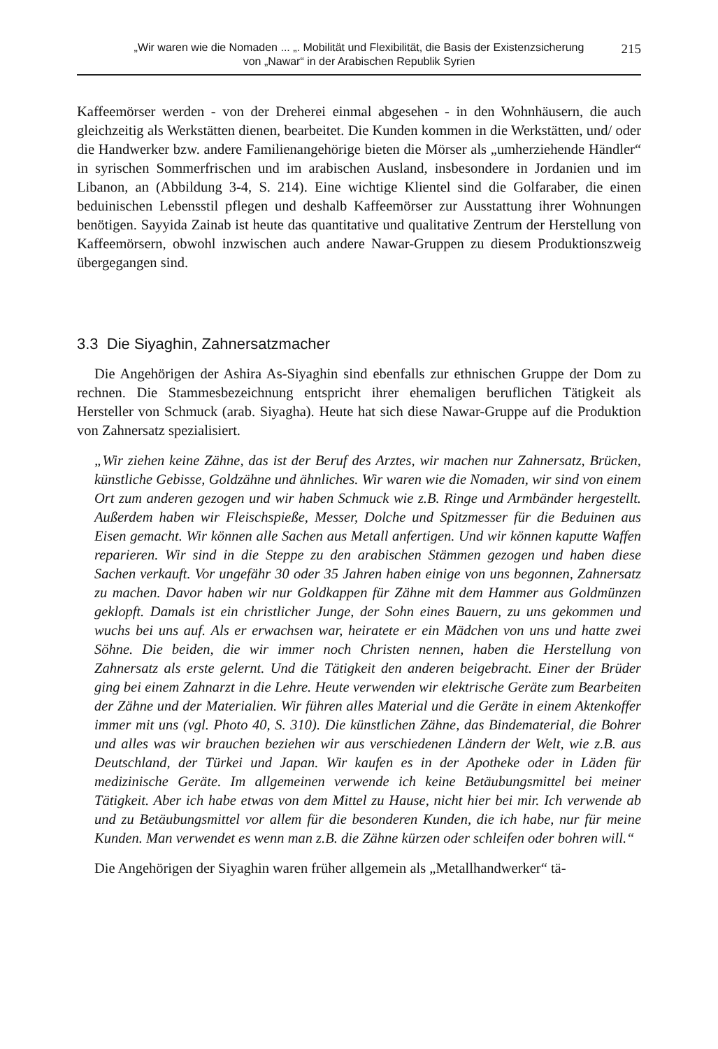„Wir waren wie die Nomaden ... „. Mobilität und Flexibilität, die Basis der Existenzsicherung
von „Nawar“ in der Arabischen Republik Syrien
215
Kaffeemörser werden - von der Dreherei einmal abgesehen - in den Wohnhäusern, die auch gleichzeitig als Werkstätten dienen, bearbeitet. Die Kunden kommen in die Werkstätten, und/ oder die Handwerker bzw. andere Familienangehörige bieten die Mörser als „umherziehende Händler“ in syrischen Sommerfrischen und im arabischen Ausland, insbesondere in Jordanien und im Libanon, an (Abbildung 3-4, S. 214). Eine wichtige Klientel sind die Golfaraber, die einen beduinischen Lebensstil pflegen und deshalb Kaffeemörser zur Ausstattung ihrer Wohnungen benötigen. Sayyida Zainab ist heute das quantitative und qualitative Zentrum der Herstellung von Kaffeemörsern, obwohl inzwischen auch andere Nawar-Gruppen zu diesem Produktionszweig übergegangen sind.
3.3 Die Siyaghin, Zahnersatzmacher
Die Angehörigen der Ashira As-Siyaghin sind ebenfalls zur ethnischen Gruppe der Dom zu rechnen. Die Stammesbezeichnung entspricht ihrer ehemaligen beruflichen Tätigkeit als Hersteller von Schmuck (arab. Siyagha). Heute hat sich diese Nawar-Gruppe auf die Produktion von Zahnersatz spezialisiert.
„Wir ziehen keine Zähne, das ist der Beruf des Arztes, wir machen nur Zahnersatz, Brücken, künstliche Gebisse, Goldzähne und ähnliches. Wir waren wie die Nomaden, wir sind von einem Ort zum anderen gezogen und wir haben Schmuck wie z.B. Ringe und Armbänder hergestellt. Außerdem haben wir Fleischspieße, Messer, Dolche und Spitzmesser für die Beduinen aus Eisen gemacht. Wir können alle Sachen aus Metall anfertigen. Und wir können kaputte Waffen reparieren. Wir sind in die Steppe zu den arabischen Stämmen gezogen und haben diese Sachen verkauft. Vor ungefähr 30 oder 35 Jahren haben einige von uns begonnen, Zahnersatz zu machen. Davor haben wir nur Goldkappen für Zähne mit dem Hammer aus Goldmünzen geklopft. Damals ist ein christlicher Junge, der Sohn eines Bauern, zu uns gekommen und wuchs bei uns auf. Als er erwachsen war, heiratete er ein Mädchen von uns und hatte zwei Söhne. Die beiden, die wir immer noch Christen nennen, haben die Herstellung von Zahnersatz als erste gelernt. Und die Tätigkeit den anderen beigebracht. Einer der Brüder ging bei einem Zahnarzt in die Lehre. Heute verwenden wir elektrische Geräte zum Bearbeiten der Zähne und der Materialien. Wir führen alles Material und die Geräte in einem Aktenkoffer immer mit uns (vgl. Photo 40, S. 310). Die künstlichen Zähne, das Bindematerial, die Bohrer und alles was wir brauchen beziehen wir aus verschiedenen Ländern der Welt, wie z.B. aus Deutschland, der Türkei und Japan. Wir kaufen es in der Apotheke oder in Läden für medizinische Geräte. Im allgemeinen verwende ich keine Betäubungsmittel bei meiner Tätigkeit. Aber ich habe etwas von dem Mittel zu Hause, nicht hier bei mir. Ich verwende ab und zu Betäubungsmittel vor allem für die besonderen Kunden, die ich habe, nur für meine Kunden. Man verwendet es wenn man z.B. die Zähne kürzen oder schleifen oder bohren will.“
Die Angehörigen der Siyaghin waren früher allgemein als „Metallhandwerker“ tä-